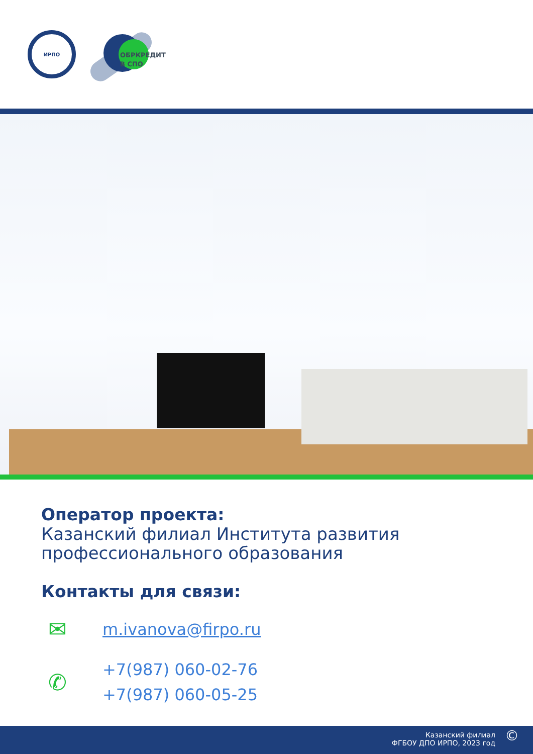ИРПО
ОБРКРЕДИТ
В СПО
Оператор проекта:
Казанский филиал Института развития профессионального образования
Контакты для связи:
✉
m.ivanova@firpo.ru
✆
+7(987) 060-02-76
+7(987) 060-05-25
Казанский филиал
ФГБОУ ДПО ИРПО, 2023 год
©